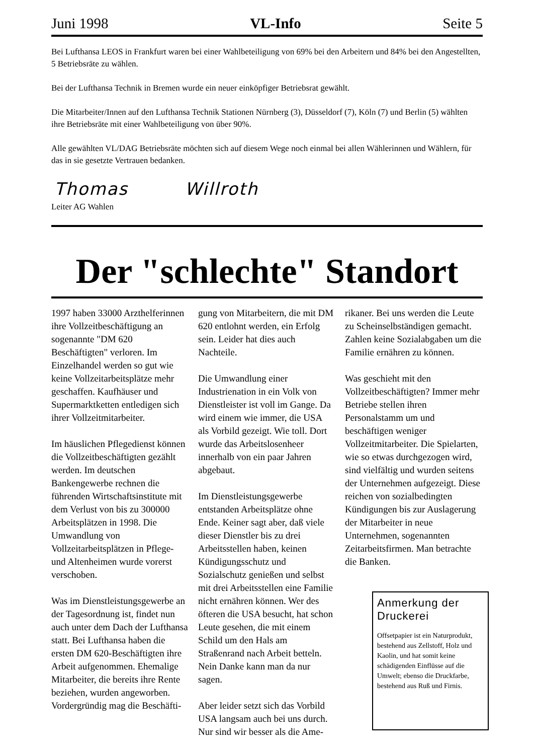Juni 1998 VL-Info Seite 5
Bei Lufthansa LEOS in Frankfurt waren bei einer Wahlbeteiligung von 69% bei den Arbeitern und 84% bei den Angestellten, 5 Betriebsräte zu wählen.
Bei der Lufthansa Technik in Bremen wurde ein neuer einköpfiger Betriebsrat gewählt.
Die Mitarbeiter/Innen auf den Lufthansa Technik Stationen Nürnberg (3), Düsseldorf (7), Köln (7) und Berlin (5) wählten ihre Betriebsräte mit einer Wahlbeteiligung von über 90%.
Alle gewählten VL/DAG Betriebsräte möchten sich auf diesem Wege noch einmal bei allen Wählerinnen und Wählern, für das in sie gesetzte Vertrauen bedanken.
Thomas Willroth
Leiter AG Wahlen
Der "schlechte" Standort
1997 haben 33000 Arzthelferinnen ihre Vollzeitbeschäftigung an sogenannte "DM 620 Beschäftigten" verloren. Im Einzelhandel werden so gut wie keine Vollzeitarbeitsplätze mehr geschaffen. Kaufhäuser und Supermarktketten entledigen sich ihrer Vollzeitmitarbeiter.
Im häuslichen Pflegedienst können die Vollzeitbeschäftigten gezählt werden. Im deutschen Bankengewerbe rechnen die führenden Wirtschaftsinstitute mit dem Verlust von bis zu 300000 Arbeitsplätzen in 1998. Die Umwandlung von Vollzeitarbeitsplätzen in Pflege- und Altenheimen wurde vorerst verschoben.
Was im Dienstleistungsgewerbe an der Tagesordnung ist, findet nun auch unter dem Dach der Lufthansa statt. Bei Lufthansa haben die ersten DM 620-Beschäftigten ihre Arbeit aufgenommen. Ehemalige Mitarbeiter, die bereits ihre Rente beziehen, wurden angeworben. Vordergründig mag die Beschäfti-
gung von Mitarbeitern, die mit DM 620 entlohnt werden, ein Erfolg sein. Leider hat dies auch Nachteile.
Die Umwandlung einer Industrienation in ein Volk von Dienstleister ist voll im Gange. Da wird einem wie immer, die USA als Vorbild gezeigt. Wie toll. Dort wurde das Arbeitslosenheer innerhalb von ein paar Jahren abgebaut.
Im Dienstleistungsgewerbe entstanden Arbeitsplätze ohne Ende. Keiner sagt aber, daß viele dieser Dienstler bis zu drei Arbeitsstellen haben, keinen Kündigungsschutz und Sozialschutz genießen und selbst mit drei Arbeitsstellen eine Familie nicht ernähren können. Wer des öfteren die USA besucht, hat schon Leute gesehen, die mit einem Schild um den Hals am Straßenrand nach Arbeit betteln. Nein Danke kann man da nur sagen.
Aber leider setzt sich das Vorbild USA langsam auch bei uns durch. Nur sind wir besser als die Ame-
rikaner. Bei uns werden die Leute zu Scheinselbständigen gemacht. Zahlen keine Sozialabgaben um die Familie ernähren zu können.
Was geschieht mit den Vollzeitbeschäftigten? Immer mehr Betriebe stellen ihren Personalstamm um und beschäftigen weniger Vollzeitmitarbeiter. Die Spielarten, wie so etwas durchgezogen wird, sind vielfältig und wurden seitens der Unternehmen aufgezeigt. Diese reichen von sozialbedingten Kündigungen bis zur Auslagerung der Mitarbeiter in neue Unternehmen, sogenannten Zeitarbeitsfirmen. Man betrachte die Banken.
Anmerkung der Druckerei
Offsetpapier ist ein Naturprodukt, bestehend aus Zellstoff, Holz und Kaolin, und hat somit keine schädigenden Einflüsse auf die Umwelt; ebenso die Druckfarbe, bestehend aus Ruß und Firnis.